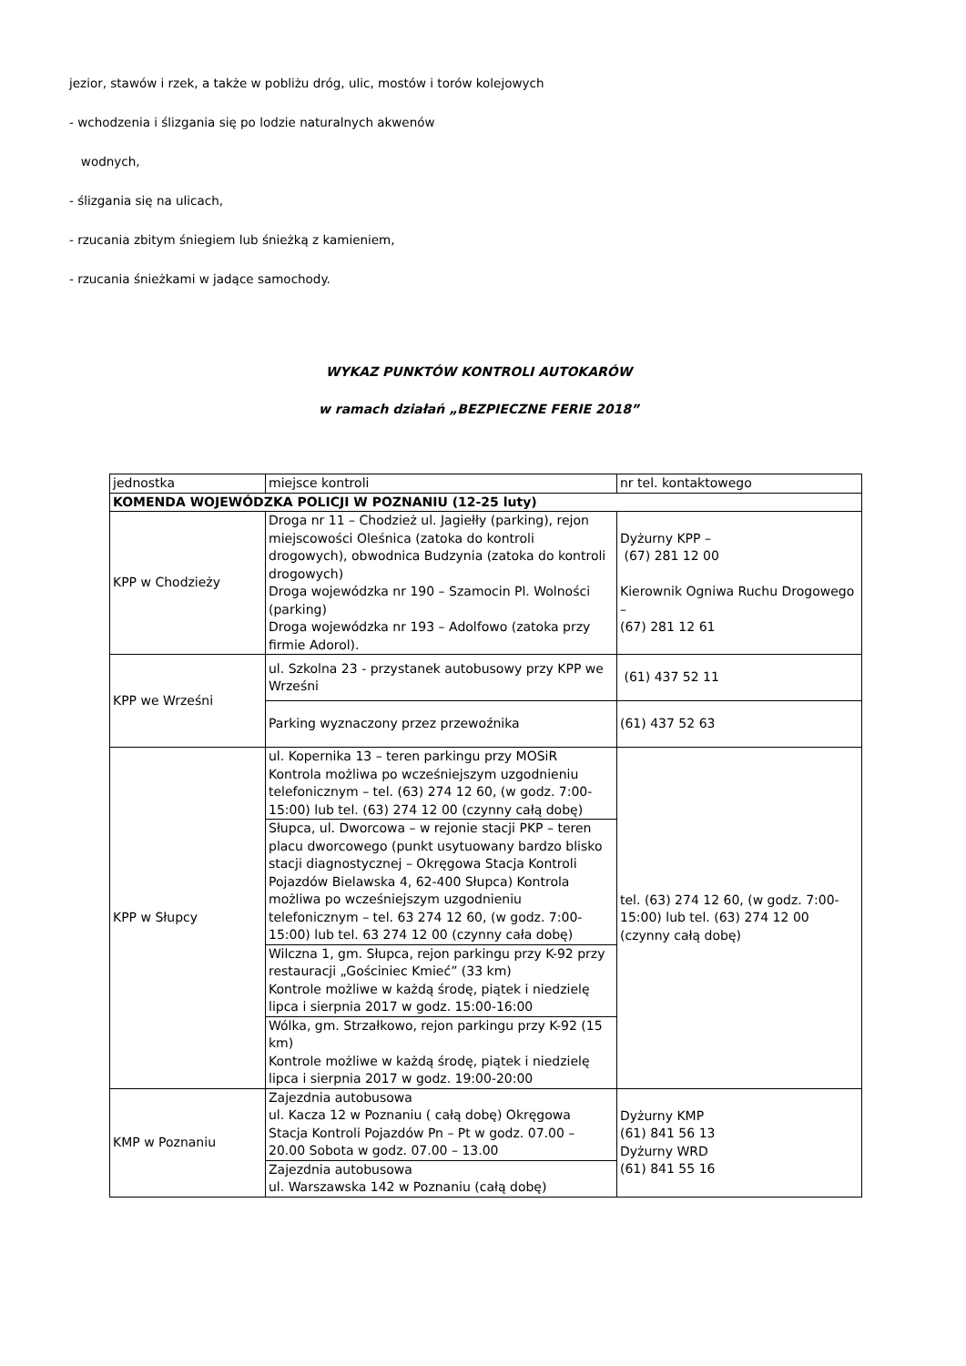jezior, stawów i rzek, a także w pobliżu dróg, ulic, mostów i torów kolejowych
- wchodzenia i ślizgania się po lodzie naturalnych akwenów
wodnych,
- ślizgania się na ulicach,
- rzucania zbitym śniegiem lub śnieżką z kamieniem,
- rzucania śnieżkami w jadące samochody.
WYKAZ PUNKTÓW KONTROLI AUTOKARÓW
w ramach działań „BEZPIECZNE FERIE 2018”
| jednostka | miejsce kontroli | nr tel. kontaktowego |
| KOMENDA WOJEWÓDZKA POLICJI W POZNANIU (12-25 luty) | | |
| KPP w Chodzieży | Droga nr 11 – Chodzież ul. Jagiełły (parking), rejon miejscowości Oleśnica (zatoka do kontroli drogowych), obwodnica Budzynia (zatoka do kontroli drogowych) Droga wojewódzka nr 190 – Szamocin Pl. Wolności (parking) Droga wojewódzka nr 193 – Adolfowo (zatoka przy firmie Adorol). | Dyżurny KPP – (67) 281 12 00 Kierownik Ogniwa Ruchu Drogowego – (67) 281 12 61 |
| KPP we Wrześni | ul. Szkolna 23 - przystanek autobusowy przy KPP we Wrześni | (61) 437 52 11 |
| | Parking wyznaczony przez przewoźnika | (61) 437 52 63 |
| KPP w Słupcy | ul. Kopernika 13 – teren parkingu przy MOSiR Kontrola możliwa po wcześniejszym uzgodnieniu telefonicznym – tel. (63) 274 12 60, (w godz. 7:00-15:00) lub tel. (63) 274 12 00 (czynny całą dobę) | tel. (63) 274 12 60, (w godz. 7:00-15:00) lub tel. (63) 274 12 00 (czynny całą dobę) |
| | Słupca, ul. Dworcowa – w rejonie stacji PKP – teren placu dworcowego (punkt usytuowany bardzo blisko stacji diagnostycznej – Okręgowa Stacja Kontroli Pojazdów Bielawska 4, 62-400 Słupca) Kontrola możliwa po wcześniejszym uzgodnieniu telefonicznym – tel. 63 274 12 60, (w godz. 7:00-15:00) lub tel. 63 274 12 00 (czynny cała dobę) | |
| | Wilczna 1, gm. Słupca, rejon parkingu przy K-92 przy restauracji „Gościniec Kmieć” (33 km) Kontrole możliwe w każdą środę, piątek i niedzielę lipca i sierpnia 2017 w godz. 15:00-16:00 | |
| | Wólka, gm. Strzałkowo, rejon parkingu przy K-92 (15 km) Kontrole możliwe w każdą środę, piątek i niedzielę lipca i sierpnia 2017 w godz. 19:00-20:00 | |
| KMP w Poznaniu | Zajezdnia autobusowa ul. Kacza 12 w Poznaniu ( całą dobę) Okręgowa Stacja Kontroli Pojazdów Pn – Pt w godz. 07.00 – 20.00 Sobota w godz. 07.00 – 13.00 | Dyżurny KMP (61) 841 56 13 Dyżurny WRD (61) 841 55 16 |
| | Zajezdnia autobusowa ul. Warszawska 142 w Poznaniu (całą dobę) | |